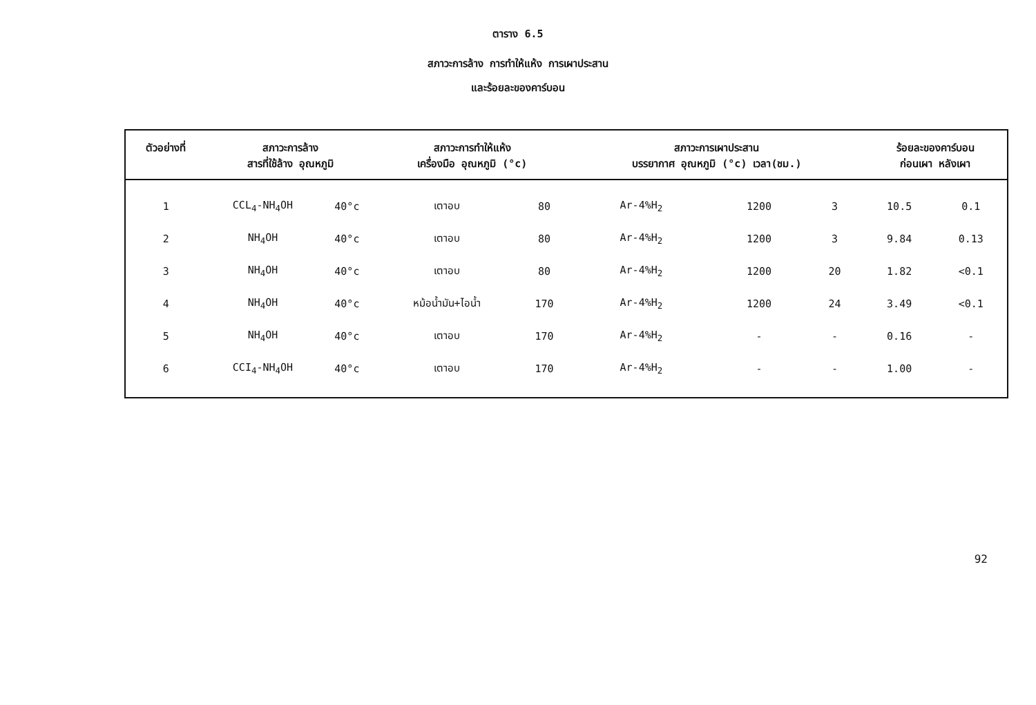ตาราง 6.5
สภาวะการล้าง การทำให้แห้ง การเผาประสาน
และร้อยละของคาร์บอน
| ตัวอย่างที่ | สภาวะการล้าง สารที่ใช้ล้าง อุณหภูมิ | | สภาวะการทำให้แห้ง เครื่องมือ อุณหภูมิ (°c) | | สภาวะการเผาประสาน บรรยากาศ อุณหภูมิ (°c) เวลา(ชม.) | | | ร้อยละของคาร์บอน ก่อนเผา หลังเผา | |
| --- | --- | --- | --- | --- | --- | --- | --- | --- | --- |
| 1 | CCL<sub>4</sub>-NH<sub>4</sub>OH | 40°c | เตาอบ | 80 | Ar-4%H<sub>2</sub> | 1200 | 3 | 10.5 | 0.1 |
| 2 | NH<sub>4</sub>OH | 40°c | เตาอบ | 80 | Ar-4%H<sub>2</sub> | 1200 | 3 | 9.84 | 0.13 |
| 3 | NH<sub>4</sub>OH | 40°c | เตาอบ | 80 | Ar-4%H<sub>2</sub> | 1200 | 20 | 1.82 | <0.1 |
| 4 | NH<sub>4</sub>OH | 40°c | หม้อน้ำมัน+ไอน้ำ | 170 | Ar-4%H<sub>2</sub> | 1200 | 24 | 3.49 | <0.1 |
| 5 | NH<sub>4</sub>OH | 40°c | เตาอบ | 170 | Ar-4%H<sub>2</sub> | - | - | 0.16 | - |
| 6 | CCI<sub>4</sub>-NH<sub>4</sub>OH | 40°c | เตาอบ | 170 | Ar-4%H<sub>2</sub> | - | - | 1.00 | - |
92